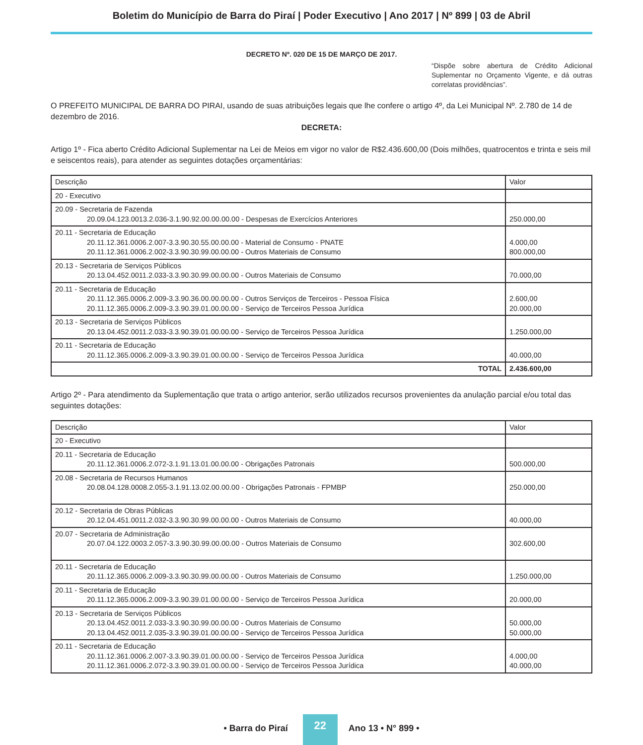Boletim do Município de Barra do Piraí | Poder Executivo | Ano 2017 | Nº 899 | 03 de Abril
DECRETO Nº. 020 DE 15 DE MARÇO DE 2017.
“Dispõe sobre abertura de Crédito Adicional Suplementar no Orçamento Vigente, e dá outras correlatas providências”.
O PREFEITO MUNICIPAL DE BARRA DO PIRAI, usando de suas atribuições legais que lhe confere o artigo 4º, da Lei Municipal Nº. 2.780 de 14 de dezembro de 2016.
DECRETA:
Artigo 1º - Fica aberto Crédito Adicional Suplementar na Lei de Meios em vigor no valor de R$2.436.600,00 (Dois milhões, quatrocentos e trinta e seis mil e seiscentos reais), para atender as seguintes dotações orçamentárias:
| Descrição | Valor |
| 20 - Executivo | |
| 20.09 - Secretaria de Fazenda 20.09.04.123.0013.2.036-3.1.90.92.00.00.00.00 - Despesas de Exercícios Anteriores | 250.000,00 |
| 20.11 - Secretaria de Educação 20.11.12.361.0006.2.007-3.3.90.30.55.00.00.00 - Material de Consumo - PNATE 20.11.12.361.0006.2.002-3.3.90.30.99.00.00.00 - Outros Materiais de Consumo | 4.000,00 800.000,00 |
| 20.13 - Secretaria de Serviços Públicos 20.13.04.452.0011.2.033-3.3.90.30.99.00.00.00 - Outros Materiais de Consumo | 70.000,00 |
| 20.11 - Secretaria de Educação 20.11.12.365.0006.2.009-3.3.90.36.00.00.00.00 - Outros Serviços de Terceiros - Pessoa Física 20.11.12.365.0006.2.009-3.3.90.39.01.00.00.00 - Serviço de Terceiros Pessoa Jurídica | 2.600,00 20.000,00 |
| 20.13 - Secretaria de Serviços Públicos 20.13.04.452.0011.2.033-3.3.90.39.01.00.00.00 - Serviço de Terceiros Pessoa Jurídica | 1.250.000,00 |
| 20.11 - Secretaria de Educação 20.11.12.365.0006.2.009-3.3.90.39.01.00.00.00 - Serviço de Terceiros Pessoa Jurídica | 40.000,00 |
| TOTAL | 2.436.600,00 |
Artigo 2º - Para atendimento da Suplementação que trata o artigo anterior, serão utilizados recursos provenientes da anulação parcial e/ou total das seguintes dotações:
| Descrição | Valor |
| 20 - Executivo | |
| 20.11 - Secretaria de Educação 20.11.12.361.0006.2.072-3.1.91.13.01.00.00.00 - Obrigações Patronais | 500.000,00 |
| 20.08 - Secretaria de Recursos Humanos 20.08.04.128.0008.2.055-3.1.91.13.02.00.00.00 - Obrigações Patronais - FPMBP | 250.000,00 |
| 20.12 - Secretaria de Obras Públicas 20.12.04.451.0011.2.032-3.3.90.30.99.00.00.00 - Outros Materiais de Consumo | 40.000,00 |
| 20.07 - Secretaria de Administração 20.07.04.122.0003.2.057-3.3.90.30.99.00.00.00 - Outros Materiais de Consumo | 302.600,00 |
| 20.11 - Secretaria de Educação 20.11.12.365.0006.2.009-3.3.90.30.99.00.00.00 - Outros Materiais de Consumo | 1.250.000,00 |
| 20.11 - Secretaria de Educação 20.11.12.365.0006.2.009-3.3.90.39.01.00.00.00 - Serviço de Terceiros Pessoa Jurídica | 20.000,00 |
| 20.13 - Secretaria de Serviços Públicos 20.13.04.452.0011.2.033-3.3.90.30.99.00.00.00 - Outros Materiais de Consumo 20.13.04.452.0011.2.035-3.3.90.39.01.00.00.00 - Serviço de Terceiros Pessoa Jurídica | 50.000,00 50.000,00 |
| 20.11 - Secretaria de Educação 20.11.12.361.0006.2.007-3.3.90.39.01.00.00.00 - Serviço de Terceiros Pessoa Jurídica 20.11.12.361.0006.2.072-3.3.90.39.01.00.00.00 - Serviço de Terceiros Pessoa Jurídica | 4.000,00 40.000,00 |
• Barra do Piraí
22
Ano 13 • N° 899 •